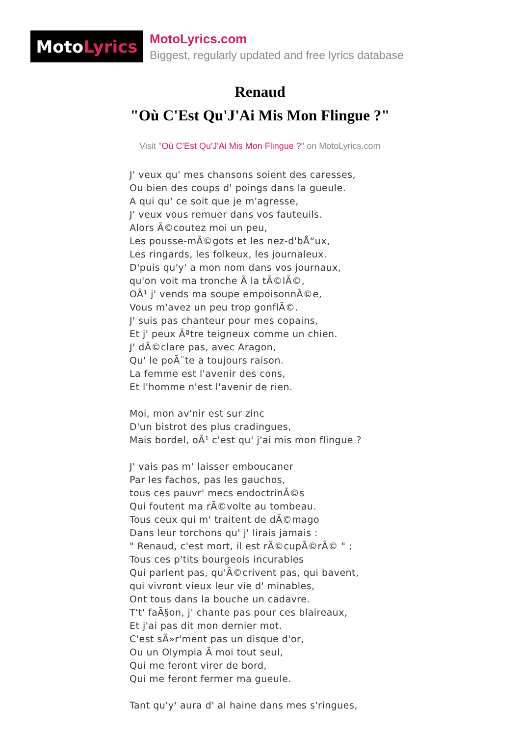Moto Lyrics
MotoLyrics.com
Biggest, regularly updated and free lyrics database
Renaud
"Où C'Est Qu'J'Ai Mis Mon Flingue ?"
Visit "Où C'Est Qu'J'Ai Mis Mon Flingue ?" on MotoLyrics.com
J' veux qu' mes chansons soient des caresses,
Ou bien des coups d' poings dans la gueule.
A qui qu' ce soit que je m'agresse,
J' veux vous remuer dans vos fauteuils.
Alors Ã©coutez moi un peu,
Les pousse-mÃ©gots et les nez-d'bÅ“ux,
Les ringards, les folkeux, les journaleux.
D'puis qu'y' a mon nom dans vos journaux,
qu'on voit ma tronche Ã la tÃ©lÃ©,
OÃ¹ j' vends ma soupe empoisonnÃ©e,
Vous m'avez un peu trop gonflÃ©.
J' suis pas chanteur pour mes copains,
Et j' peux Ãªtre teigneux comme un chien.
J' dÃ©clare pas, avec Aragon,
Qu' le poÃ¨te a toujours raison.
La femme est l'avenir des cons,
Et l'homme n'est l'avenir de rien.
Moi, mon av'nir est sur zinc
D'un bistrot des plus cradingues,
Mais bordel, oÃ¹ c'est qu' j'ai mis mon flingue ?
J' vais pas m' laisser emboucaner
Par les fachos, pas les gauchos,
tous ces pauvr' mecs endoctrinÃ©s
Qui foutent ma rÃ©volte au tombeau.
Tous ceux qui m' traitent de dÃ©mago
Dans leur torchons qu' j' lirais jamais :
" Renaud, c'est mort, il est rÃ©cupÃ©rÃ© " ;
Tous ces p'tits bourgeois incurables
Qui parlent pas, qu'Ã©crivent pas, qui bavent,
qui vivront vieux leur vie d' minables,
Ont tous dans la bouche un cadavre.
T't' faÃ§on, j' chante pas pour ces blaireaux,
Et j'ai pas dit mon dernier mot.
C'est sÃ»r'ment pas un disque d'or,
Ou un Olympia Ã moi tout seul,
Qui me feront virer de bord,
Qui me feront fermer ma gueule.
Tant qu'y' aura d' al haine dans mes s'ringues,